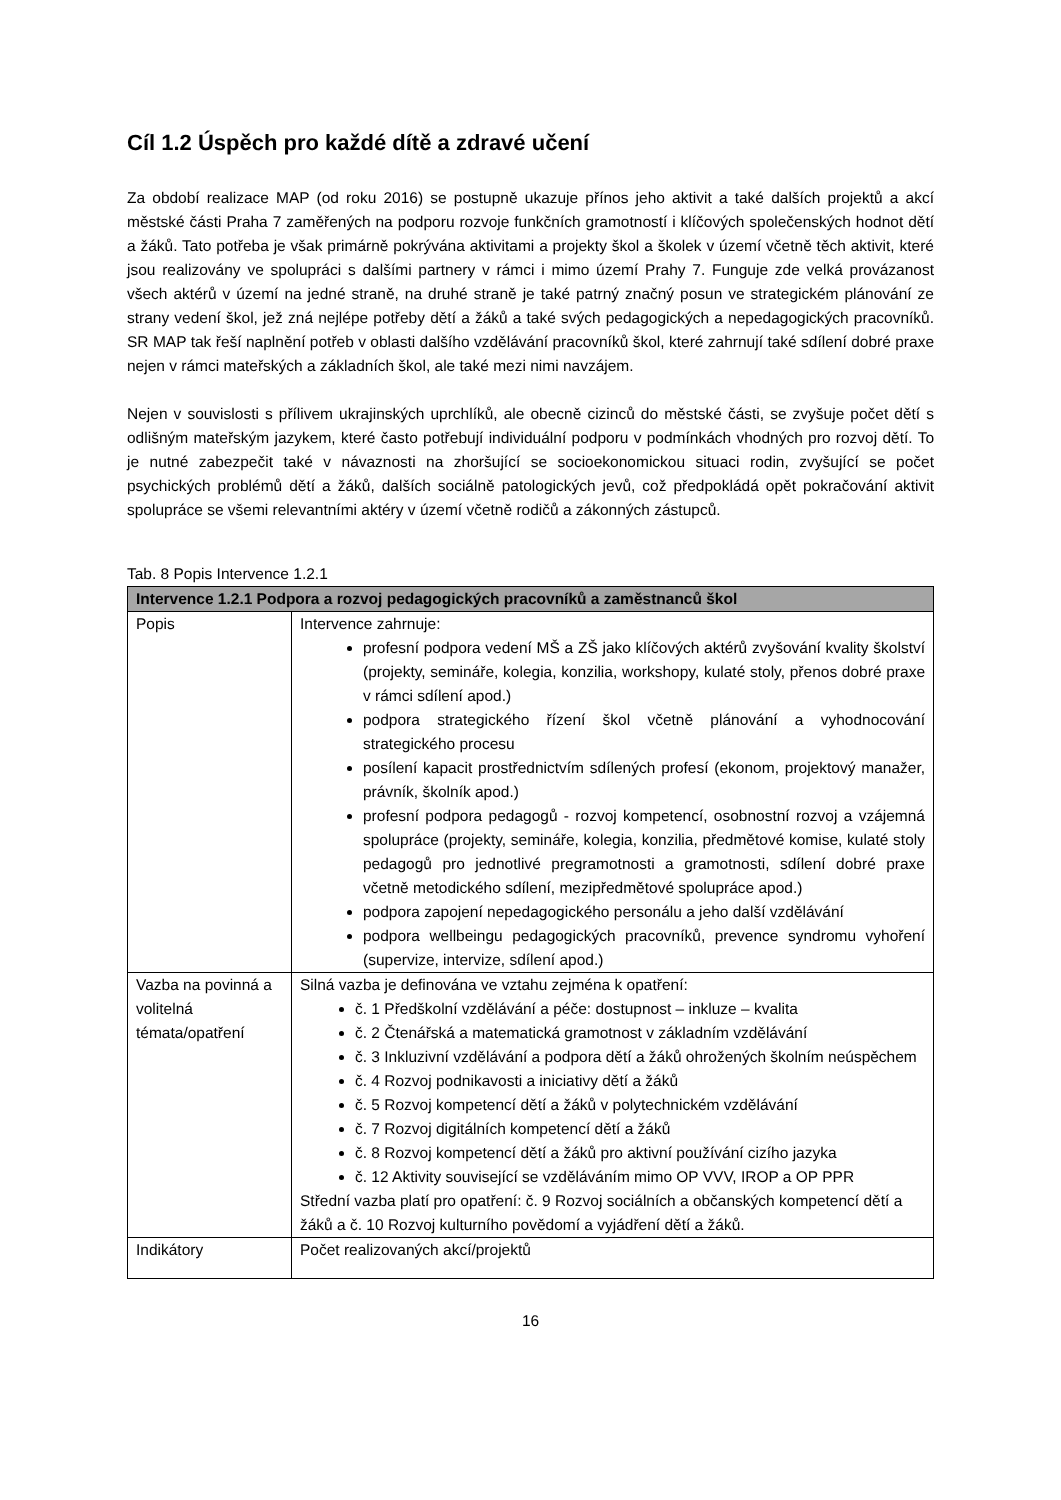Cíl 1.2 Úspěch pro každé dítě a zdravé učení
Za období realizace MAP (od roku 2016) se postupně ukazuje přínos jeho aktivit a také dalších projektů a akcí městské části Praha 7 zaměřených na podporu rozvoje funkčních gramotností i klíčových společenských hodnot dětí a žáků. Tato potřeba je však primárně pokrývána aktivitami a projekty škol a školek v území včetně těch aktivit, které jsou realizovány ve spolupráci s dalšími partnery v rámci i mimo území Prahy 7. Funguje zde velká provázanost všech aktérů v území na jedné straně, na druhé straně je také patrný značný posun ve strategickém plánování ze strany vedení škol, jež zná nejlépe potřeby dětí a žáků a také svých pedagogických a nepedagogických pracovníků. SR MAP tak řeší naplnění potřeb v oblasti dalšího vzdělávání pracovníků škol, které zahrnují také sdílení dobré praxe nejen v rámci mateřských a základních škol, ale také mezi nimi navzájem.
Nejen v souvislosti s přílivem ukrajinských uprchlíků, ale obecně cizinců do městské části, se zvyšuje počet dětí s odlišným mateřským jazykem, které často potřebují individuální podporu v podmínkách vhodných pro rozvoj dětí. To je nutné zabezpečit také v návaznosti na zhoršující se socioekonomickou situaci rodin, zvyšující se počet psychických problémů dětí a žáků, dalších sociálně patologických jevů, což předpokládá opět pokračování aktivit spolupráce se všemi relevantními aktéry v území včetně rodičů a zákonných zástupců.
Tab. 8 Popis Intervence 1.2.1
| Intervence 1.2.1 Podpora a rozvoj pedagogických pracovníků a zaměstnanců škol | |
| --- | --- |
| Popis | Intervence zahrnuje: profesní podpora vedení MŠ a ZŠ jako klíčových aktérů zvyšování kvality školství (projekty, semináře, kolegia, konzilia, workshopy, kulaté stoly, přenos dobré praxe v rámci sdílení apod.) podpora strategického řízení škol včetně plánování a vyhodnocování strategického procesu posílení kapacit prostřednictvím sdílených profesí (ekonom, projektový manažer, právník, školník apod.) profesní podpora pedagogů - rozvoj kompetencí, osobnostní rozvoj a vzájemná spolupráce (projekty, semináře, kolegia, konzilia, předmětové komise, kulaté stoly pedagogů pro jednotlivé pregramotnosti a gramotnosti, sdílení dobré praxe včetně metodického sdílení, mezipředmětové spolupráce apod.) podpora zapojení nepedagogického personálu a jeho další vzdělávání podpora wellbeingu pedagogických pracovníků, prevence syndromu vyhoření (supervize, intervize, sdílení apod.) |
| Vazba na povinná a volitelná témata/opatření | Silná vazba je definována ve vztahu zejména k opatření: č. 1 Předškolní vzdělávání a péče: dostupnost – inkluze – kvalita č. 2 Čtenářská a matematická gramotnost v základním vzdělávání č. 3 Inkluzivní vzdělávání a podpora dětí a žáků ohrožených školním neúspěchem č. 4 Rozvoj podnikavosti a iniciativy dětí a žáků č. 5 Rozvoj kompetencí dětí a žáků v polytechnickém vzdělávání č. 7 Rozvoj digitálních kompetencí dětí a žáků č. 8 Rozvoj kompetencí dětí a žáků pro aktivní používání cizího jazyka č. 12 Aktivity související se vzděláváním mimo OP VVV, IROP a OP PPR Střední vazba platí pro opatření: č. 9 Rozvoj sociálních a občanských kompetencí dětí a žáků a č. 10 Rozvoj kulturního povědomí a vyjádření dětí a žáků. |
| Indikátory | Počet realizovaných akcí/projektů |
16